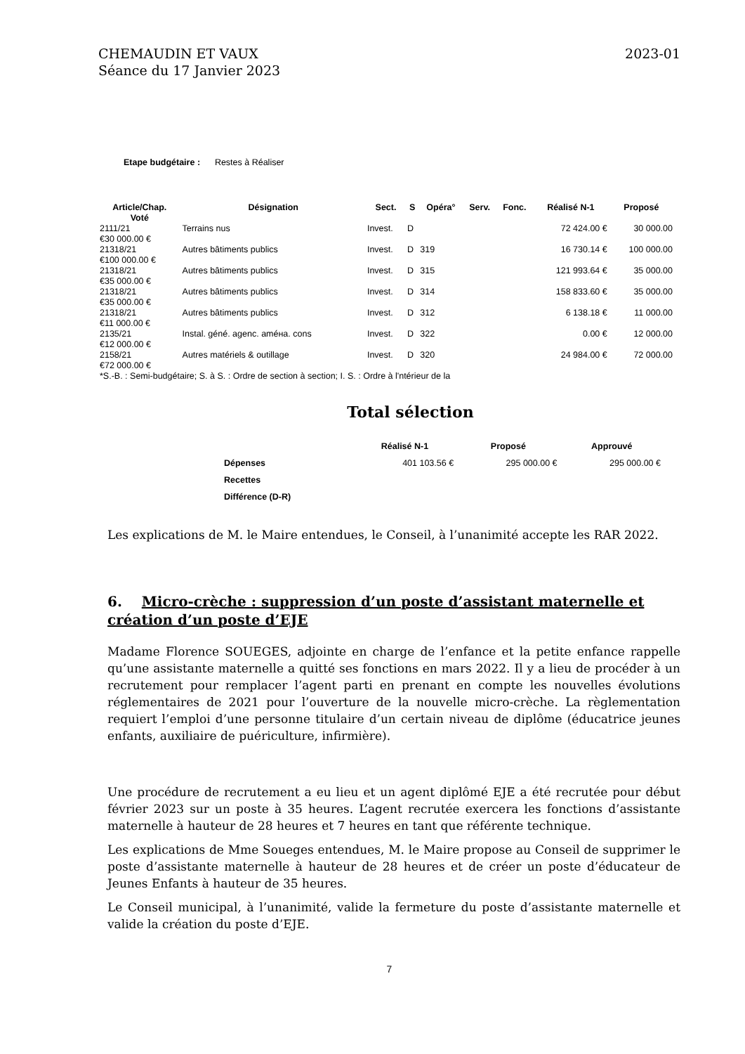CHEMAUDIN ET VAUX
Séance du 17 Janvier 2023
2023-01
Etape budgétaire : Restes à Réaliser
| Article/Chap. Voté | Désignation | Sect. | S | Opéra° | Serv. | Fonc. | Réalisé N-1 | Proposé |
| --- | --- | --- | --- | --- | --- | --- | --- | --- |
| 2111/21 €30 000.00 € | Terrains nus | Invest. | D | | | | 72 424.00 € | 30 000.00 |
| 21318/21 €100 000.00 € | Autres bâtiments publics | Invest. | D | 319 | | | 16 730.14 € | 100 000.00 |
| 21318/21 €35 000.00 € | Autres bâtiments publics | Invest. | D | 315 | | | 121 993.64 € | 35 000.00 |
| 21318/21 €35 000.00 € | Autres bâtiments publics | Invest. | D | 314 | | | 158 833.60 € | 35 000.00 |
| 21318/21 €11 000.00 € | Autres bâtiments publics | Invest. | D | 312 | | | 6 138.18 € | 11 000.00 |
| 2135/21 €12 000.00 € | Instal. géné. agenc. améна. cons | Invest. | D | 322 | | | 0.00 € | 12 000.00 |
| 2158/21 €72 000.00 € | Autres matériels & outillage | Invest. | D | 320 | | | 24 984.00 € | 72 000.00 |
| *S.-B. : Semi-budgétaire; S. à S. : Ordre de section à section; I. S. : Ordre à l'ntérieur de la | | | | | | | | |
Total sélection
| | Réalisé N-1 | Proposé | Approuvé |
| --- | --- | --- | --- |
| Dépenses | 401 103.56 € | 295 000.00 € | 295 000.00 € |
| Recettes | | | |
| Différence (D-R) | | | |
Les explications de M. le Maire entendues, le Conseil, à l’unanimité accepte les RAR 2022.
6. Micro-crèche : suppression d’un poste d’assistant maternelle et création d’un poste d’EJE
Madame Florence SOUEGES, adjointe en charge de l’enfance et la petite enfance rappelle qu’une assistante maternelle a quitté ses fonctions en mars 2022. Il y a lieu de procéder à un recrutement pour remplacer l’agent parti en prenant en compte les nouvelles évolutions réglementaires de 2021 pour l’ouverture de la nouvelle micro-crèche. La règlementation requiert l’emploi d’une personne titulaire d’un certain niveau de diplôme (éducatrice jeunes enfants, auxiliaire de puériculture, infirmière).
Une procédure de recrutement a eu lieu et un agent diplômé EJE a été recrutée pour début février 2023 sur un poste à 35 heures. L’agent recrutée exercera les fonctions d’assistante maternelle à hauteur de 28 heures et 7 heures en tant que référente technique.
Les explications de Mme Soueges entendues, M. le Maire propose au Conseil de supprimer le poste d’assistante maternelle à hauteur de 28 heures et de créer un poste d’éducateur de Jeunes Enfants à hauteur de 35 heures.
Le Conseil municipal, à l’unanimité, valide la fermeture du poste d’assistante maternelle et valide la création du poste d’EJE.
7